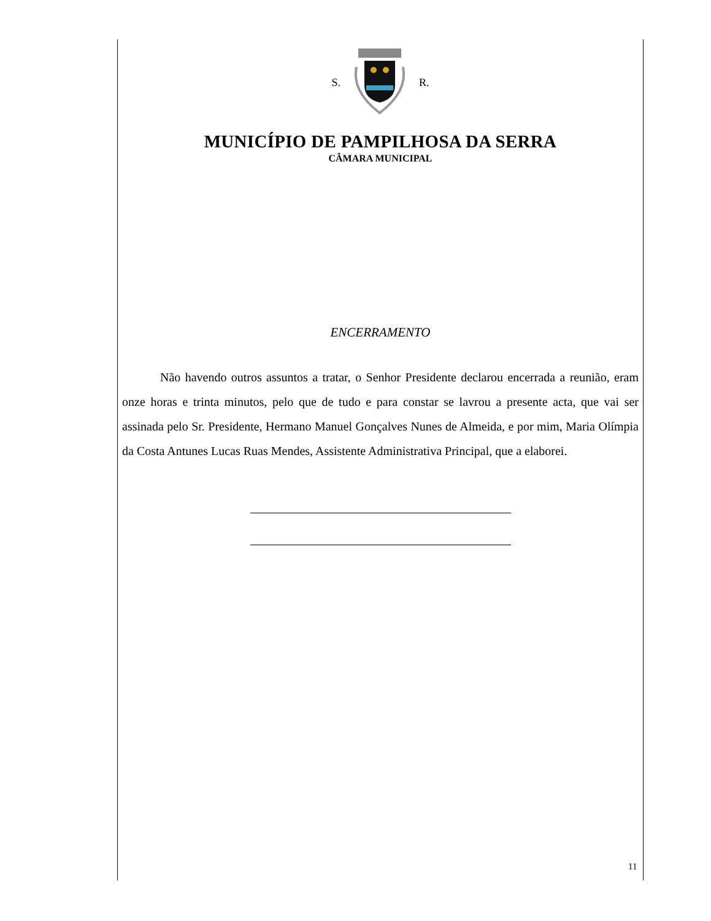S. R.
MUNICÍPIO DE PAMPILHOSA DA SERRA
CÂMARA MUNICIPAL
ENCERRAMENTO
Não havendo outros assuntos a tratar, o Senhor Presidente declarou encerrada a reunião, eram onze horas e trinta minutos, pelo que de tudo e para constar se lavrou a presente acta, que vai ser assinada pelo Sr. Presidente, Hermano Manuel Gonçalves Nunes de Almeida, e por mim, Maria Olímpia da Costa Antunes Lucas Ruas Mendes, Assistente Administrativa Principal, que a elaborei.
11